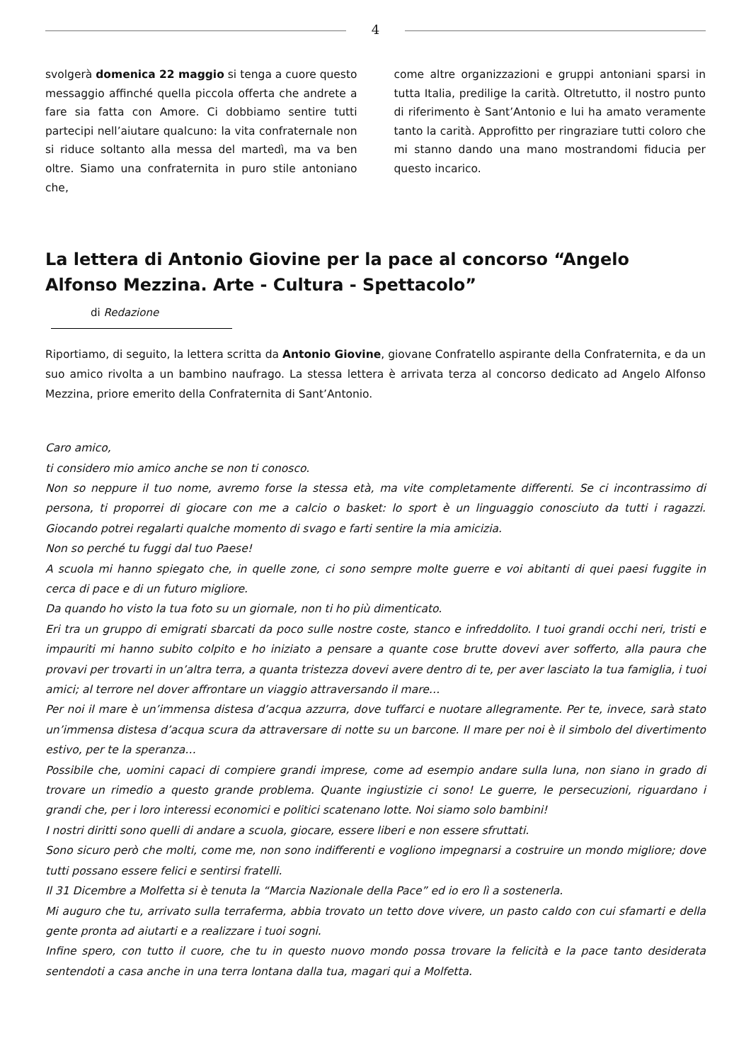4
svolgerà domenica 22 maggio si tenga a cuore questo messaggio affinché quella piccola offerta che andrete a fare sia fatta con Amore. Ci dobbiamo sentire tutti partecipi nell’aiutare qualcuno: la vita confraternale non si riduce soltanto alla messa del martedì, ma va ben oltre. Siamo una confraternita in puro stile antoniano che,
come altre organizzazioni e gruppi antoniani sparsi in tutta Italia, predilige la carità. Oltretutto, il nostro punto di riferimento è Sant’Antonio e lui ha amato veramente tanto la carità. Approfitto per ringraziare tutti coloro che mi stanno dando una mano mostrandomi fiducia per questo incarico.
La lettera di Antonio Giovine per la pace al concorso “Angelo Alfonso Mezzina. Arte - Cultura - Spettacolo”
di Redazione
Riportiamo, di seguito, la lettera scritta da Antonio Giovine, giovane Confratello aspirante della Confraternita, e da un suo amico rivolta a un bambino naufrago. La stessa lettera è arrivata terza al concorso dedicato ad Angelo Alfonso Mezzina, priore emerito della Confraternita di Sant’Antonio.
Caro amico,
ti considero mio amico anche se non ti conosco.
Non so neppure il tuo nome, avremo forse la stessa età, ma vite completamente differenti. Se ci incontrassimo di persona, ti proporrei di giocare con me a calcio o basket: lo sport è un linguaggio conosciuto da tutti i ragazzi. Giocando potrei regalarti qualche momento di svago e farti sentire la mia amicizia.
Non so perché tu fuggi dal tuo Paese!
A scuola mi hanno spiegato che, in quelle zone, ci sono sempre molte guerre e voi abitanti di quei paesi fuggite in cerca di pace e di un futuro migliore.
Da quando ho visto la tua foto su un giornale, non ti ho più dimenticato.
Eri tra un gruppo di emigrati sbarcati da poco sulle nostre coste, stanco e infreddolito. I tuoi grandi occhi neri, tristi e impauriti mi hanno subito colpito e ho iniziato a pensare a quante cose brutte dovevi aver sofferto, alla paura che provavi per trovarti in un’altra terra, a quanta tristezza dovevi avere dentro di te, per aver lasciato la tua famiglia, i tuoi amici; al terrore nel dover affrontare un viaggio attraversando il mare…
Per noi il mare è un’immensa distesa d’acqua azzurra, dove tuffarci e nuotare allegramente. Per te, invece, sarà stato un’immensa distesa d’acqua scura da attraversare di notte su un barcone. Il mare per noi è il simbolo del divertimento estivo, per te la speranza…
Possibile che, uomini capaci di compiere grandi imprese, come ad esempio andare sulla luna, non siano in grado di trovare un rimedio a questo grande problema. Quante ingiustizie ci sono! Le guerre, le persecuzioni, riguardano i grandi che, per i loro interessi economici e politici scatenano lotte. Noi siamo solo bambini!
I nostri diritti sono quelli di andare a scuola, giocare, essere liberi e non essere sfruttati.
Sono sicuro però che molti, come me, non sono indifferenti e vogliono impegnarsi a costruire un mondo migliore; dove tutti possano essere felici e sentirsi fratelli.
Il 31 Dicembre a Molfetta si è tenuta la “Marcia Nazionale della Pace” ed io ero lì a sostenerla.
Mi auguro che tu, arrivato sulla terraferma, abbia trovato un tetto dove vivere, un pasto caldo con cui sfamarti e della gente pronta ad aiutarti e a realizzare i tuoi sogni.
Infine spero, con tutto il cuore, che tu in questo nuovo mondo possa trovare la felicità e la pace tanto desiderata sentendoti a casa anche in una terra lontana dalla tua, magari qui a Molfetta.